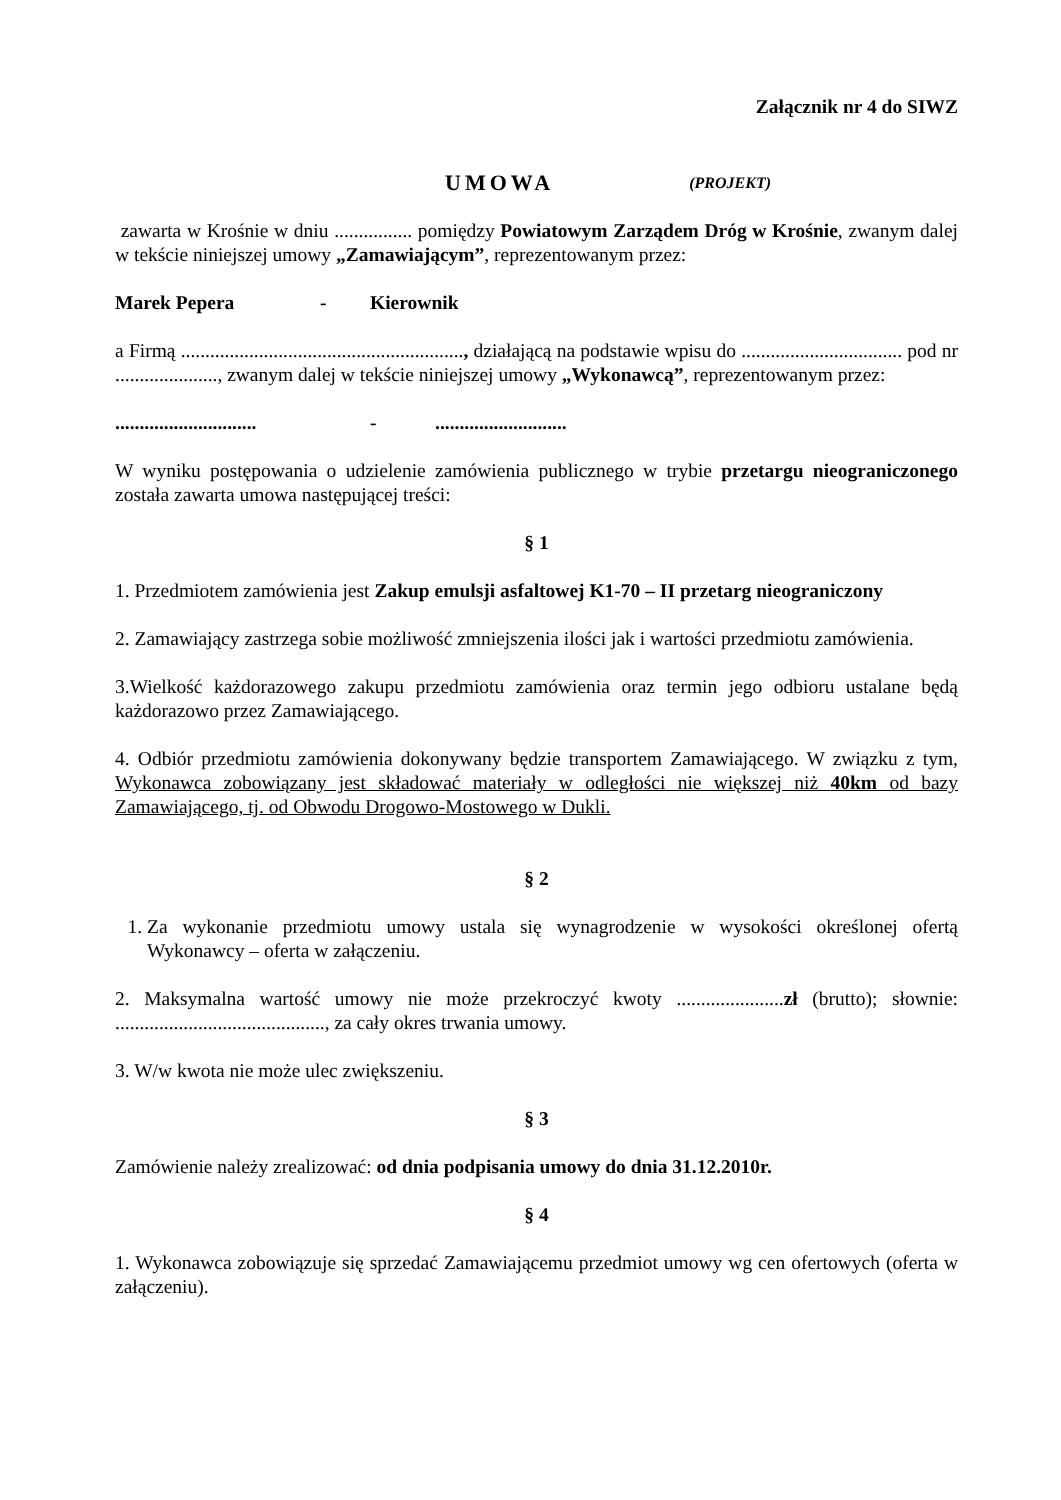Załącznik nr 4 do SIWZ
UMOWA (PROJEKT)
zawarta w Krośnie w dniu ................ pomiędzy Powiatowym Zarządem Dróg w Krośnie, zwanym dalej w tekście niniejszej umowy „Zamawiającym”, reprezentowanym przez:
Marek Pepera - Kierownik
a Firmą .........................................................., działającą na podstawie wpisu do ................................. pod nr ....................., zwanym dalej w tekście niniejszej umowy „Wykonawcą”, reprezentowanym przez:
............................. -...........................
W wyniku postępowania o udzielenie zamówienia publicznego w trybie przetargu nieograniczonego została zawarta umowa następującej treści:
§ 1
1. Przedmiotem zamówienia jest Zakup emulsji asfaltowej K1-70 – II przetarg nieograniczony
2. Zamawiający zastrzega sobie możliwość zmniejszenia ilości jak i wartości przedmiotu zamówienia.
3.Wielkość każdorazowego zakupu przedmiotu zamówienia oraz termin jego odbioru ustalane będą każdorazowo przez Zamawiającego.
4. Odbiór przedmiotu zamówienia dokonywany będzie transportem Zamawiającego. W związku z tym, Wykonawca zobowiązany jest składować materiały w odległości nie większej niż 40km od bazy Zamawiającego, tj. od Obwodu Drogowo-Mostowego w Dukli.
§ 2
1. Za wykonanie przedmiotu umowy ustala się wynagrodzenie w wysokości określonej ofertą Wykonawcy – oferta w załączeniu.
2. Maksymalna wartość umowy nie może przekroczyć kwoty ......................zł (brutto); słownie: ..........................................., za cały okres trwania umowy.
3. W/w kwota nie może ulec zwiększeniu.
§ 3
Zamówienie należy zrealizować: od dnia podpisania umowy do dnia 31.12.2010r.
§ 4
1. Wykonawca zobowiązuje się sprzedać Zamawiającemu przedmiot umowy wg cen ofertowych (oferta w załączeniu).